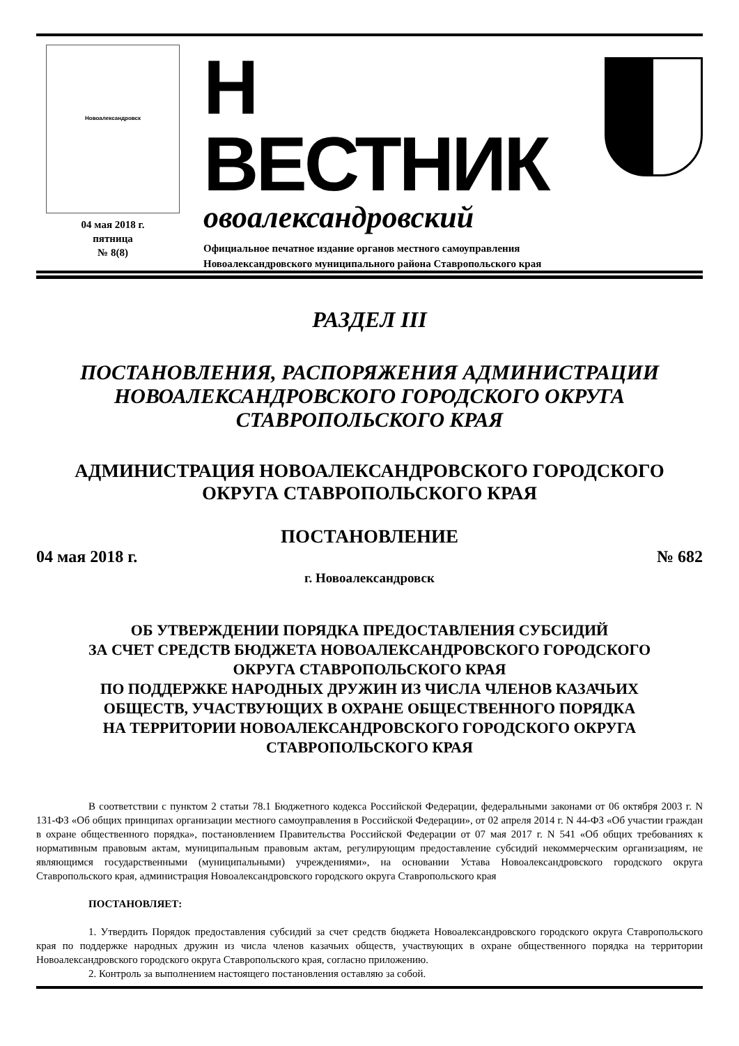Новоалександровск
04 мая 2018 г.
пятница
№ 8(8)
Н ВЕСТНИК
овоалександровский
Официальное печатное издание органов местного самоуправления
Новоалександровского муниципального района Ставропольского края
РАЗДЕЛ III
ПОСТАНОВЛЕНИЯ, РАСПОРЯЖЕНИЯ АДМИНИСТРАЦИИ
НОВОАЛЕКСАНДРОВСКОГО ГОРОДСКОГО ОКРУГА
СТАВРОПОЛЬСКОГО КРАЯ
АДМИНИСТРАЦИЯ НОВОАЛЕКСАНДРОВСКОГО ГОРОДСКОГО
ОКРУГА СТАВРОПОЛЬСКОГО КРАЯ
ПОСТАНОВЛЕНИЕ
04 мая 2018 г. № 682
г. Новоалександровск
ОБ УТВЕРЖДЕНИИ ПОРЯДКА ПРЕДОСТАВЛЕНИЯ СУБСИДИЙ
ЗА СЧЕТ СРЕДСТВ БЮДЖЕТА НОВОАЛЕКСАНДРОВСКОГО ГОРОДСКОГО
ОКРУГА СТАВРОПОЛЬСКОГО КРАЯ
ПО ПОДДЕРЖКЕ НАРОДНЫХ ДРУЖИН ИЗ ЧИСЛА ЧЛЕНОВ КАЗАЧЬИХ
ОБЩЕСТВ, УЧАСТВУЮЩИХ В ОХРАНЕ ОБЩЕСТВЕННОГО ПОРЯДКА
НА ТЕРРИТОРИИ НОВОАЛЕКСАНДРОВСКОГО ГОРОДСКОГО ОКРУГА
СТАВРОПОЛЬСКОГО КРАЯ
В соответствии с пунктом 2 статьи 78.1 Бюджетного кодекса Российской Федерации, федеральными законами от 06 октября 2003 г. N 131-ФЗ «Об общих принципах организации местного самоуправления в Российской Федерации», от 02 апреля 2014 г. N 44-ФЗ «Об участии граждан в охране общественного порядка», постановлением Правительства Российской Федерации от 07 мая 2017 г. N 541 «Об общих требованиях к нормативным правовым актам, муниципальным правовым актам, регулирующим предоставление субсидий некоммерческим организациям, не являющимся государственными (муниципальными) учреждениями», на основании Устава Новоалександровского городского округа Ставропольского края, администрация Новоалександровского городского округа Ставропольского края
ПОСТАНОВЛЯЕТ:
1. Утвердить Порядок предоставления субсидий за счет средств бюджета Новоалександровского городского округа Ставропольского края по поддержке народных дружин из числа членов казачьих обществ, участвующих в охране общественного порядка на территории Новоалександровского городского округа Ставропольского края, согласно приложению.
2. Контроль за выполнением настоящего постановления оставляю за собой.